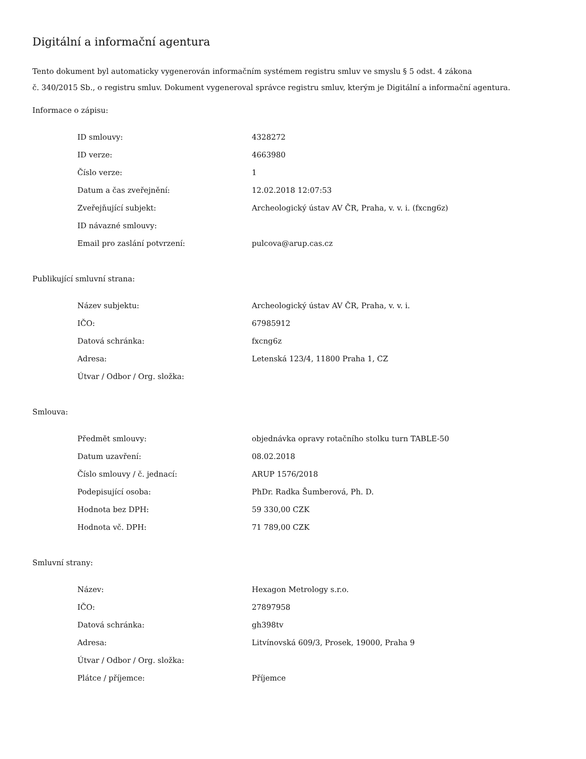Digitální a informační agentura
Tento dokument byl automaticky vygenerován informačním systémem registru smluv ve smyslu § 5 odst. 4 zákona
č. 340/2015 Sb., o registru smluv. Dokument vygeneroval správce registru smluv, kterým je Digitální a informační agentura.
Informace o zápisu:
| ID smlouvy: | 4328272 |
| ID verze: | 4663980 |
| Číslo verze: | 1 |
| Datum a čas zveřejnění: | 12.02.2018 12:07:53 |
| Zveřejňující subjekt: | Archeologický ústav AV ČR, Praha, v. v. i. (fxcng6z) |
| ID návazné smlouvy: | |
| Email pro zaslání potvrzení: | pulcova@arup.cas.cz |
Publikující smluvní strana:
| Název subjektu: | Archeologický ústav AV ČR, Praha, v. v. i. |
| IČO: | 67985912 |
| Datová schránka: | fxcng6z |
| Adresa: | Letenská 123/4, 11800 Praha 1, CZ |
| Útvar / Odbor / Org. složka: | |
Smlouva:
| Předmět smlouvy: | objednávka opravy rotačního stolku turn TABLE-50 |
| Datum uzavření: | 08.02.2018 |
| Číslo smlouvy / č. jednací: | ARUP 1576/2018 |
| Podepisující osoba: | PhDr. Radka Šumberová, Ph. D. |
| Hodnota bez DPH: | 59 330,00 CZK |
| Hodnota vč. DPH: | 71 789,00 CZK |
Smluvní strany:
| Název: | Hexagon Metrology s.r.o. |
| IČO: | 27897958 |
| Datová schránka: | gh398tv |
| Adresa: | Litvínovská 609/3, Prosek, 19000, Praha 9 |
| Útvar / Odbor / Org. složka: | |
| Plátce / příjemce: | Příjemce |